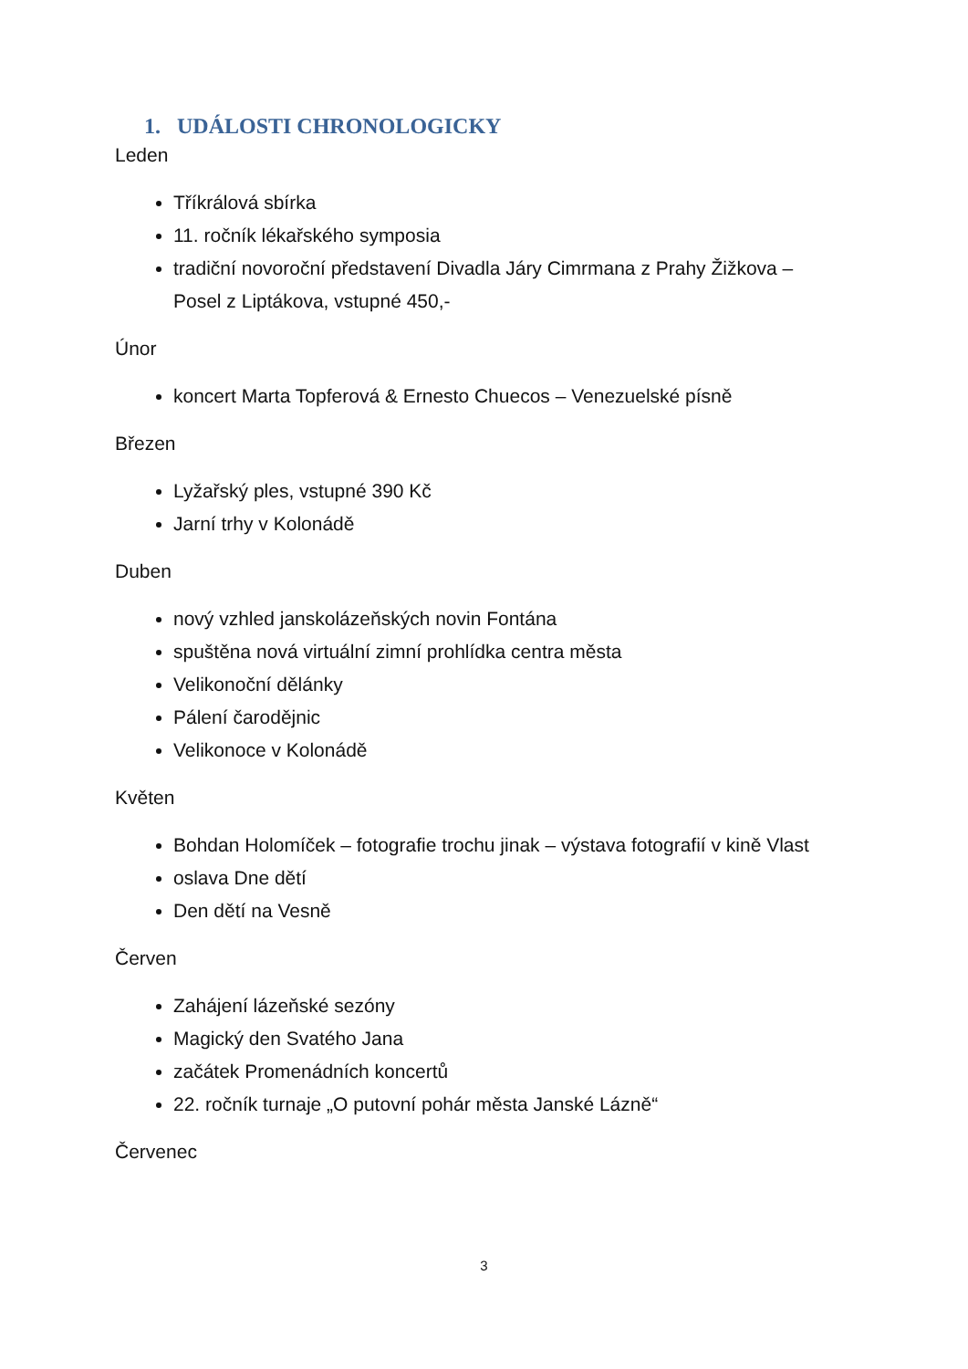1. UDÁLOSTI CHRONOLOGICKY
Leden
Tříkrálová sbírka
11. ročník lékařského symposia
tradiční novoroční představení Divadla Járy Cimrmana z Prahy Žižkova – Posel z Liptákova, vstupné 450,-
Únor
koncert Marta Topferová & Ernesto Chuecos – Venezuelské písně
Březen
Lyžařský ples, vstupné 390 Kč
Jarní trhy v Kolonádě
Duben
nový vzhled janskolázeňských novin Fontána
spuštěna nová virtuální zimní prohlídka centra města
Velikonoční dělánky
Pálení čarodějnic
Velikonoce v Kolonádě
Květen
Bohdan Holomíček – fotografie trochu jinak – výstava fotografií v kině Vlast
oslava Dne dětí
Den dětí na Vesně
Červen
Zahájení lázeňské sezóny
Magický den Svatého Jana
začátek Promenádních koncertů
22. ročník turnaje „O putovní pohár města Janské Lázně“
Červenec
3